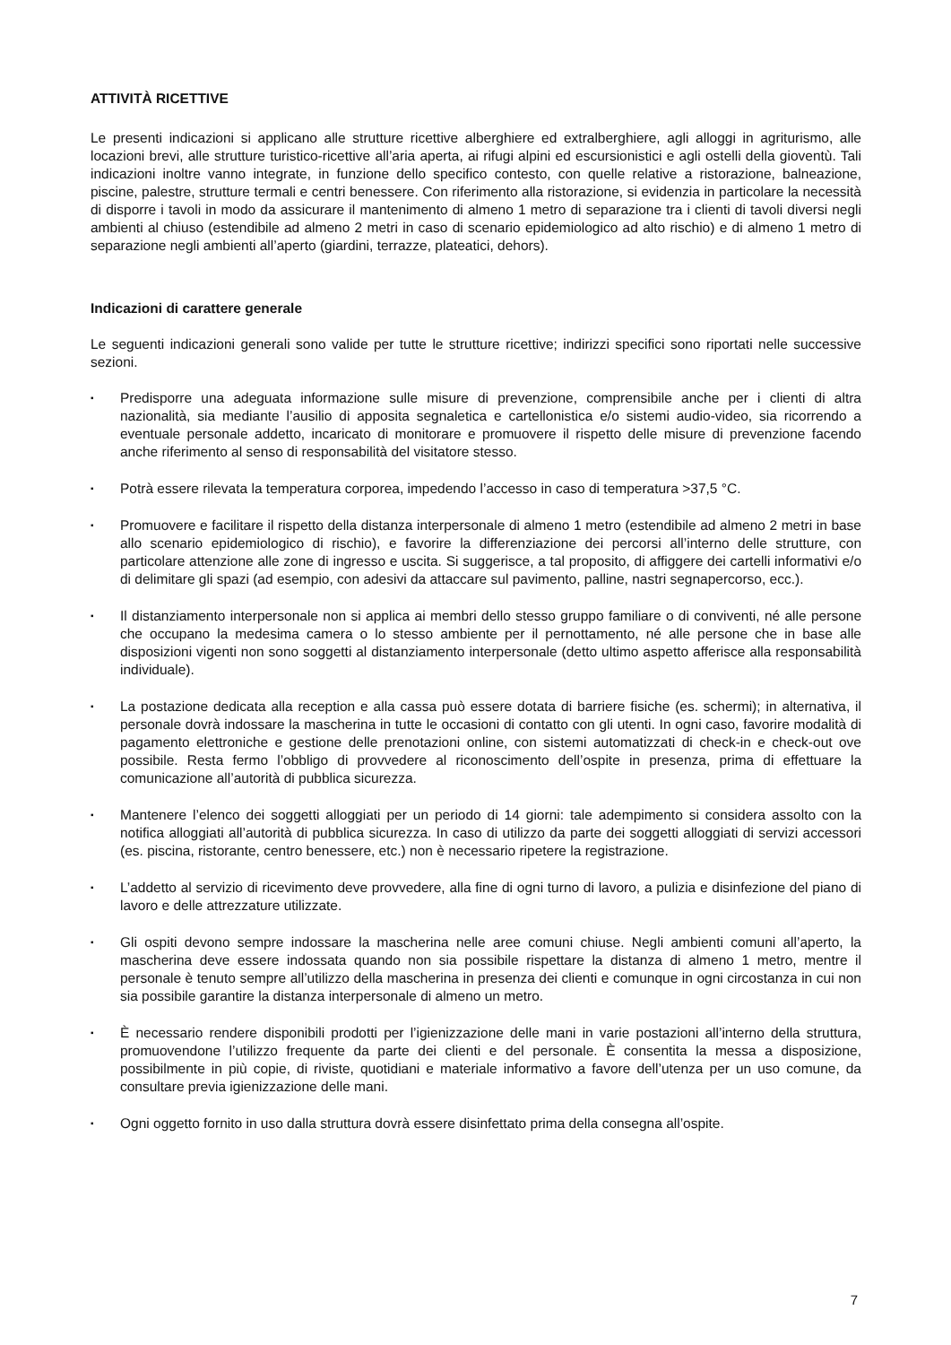ATTIVITÀ RICETTIVE
Le presenti indicazioni si applicano alle strutture ricettive alberghiere ed extralberghiere, agli alloggi in agriturismo, alle locazioni brevi, alle strutture turistico-ricettive all’aria aperta, ai rifugi alpini ed escursionistici e agli ostelli della gioventù. Tali indicazioni inoltre vanno integrate, in funzione dello specifico contesto, con quelle relative a ristorazione, balneazione, piscine, palestre, strutture termali e centri benessere. Con riferimento alla ristorazione, si evidenzia in particolare la necessità di disporre i tavoli in modo da assicurare il mantenimento di almeno 1 metro di separazione tra i clienti di tavoli diversi negli ambienti al chiuso (estendibile ad almeno 2 metri in caso di scenario epidemiologico ad alto rischio) e di almeno 1 metro di separazione negli ambienti all’aperto (giardini, terrazze, plateatici, dehors).
Indicazioni di carattere generale
Le seguenti indicazioni generali sono valide per tutte le strutture ricettive; indirizzi specifici sono riportati nelle successive sezioni.
▪ Predisporre una adeguata informazione sulle misure di prevenzione, comprensibile anche per i clienti di altra nazionalità, sia mediante l’ausilio di apposita segnaletica e cartellonistica e/o sistemi audio-video, sia ricorrendo a eventuale personale addetto, incaricato di monitorare e promuovere il rispetto delle misure di prevenzione facendo anche riferimento al senso di responsabilità del visitatore stesso.
▪ Potrà essere rilevata la temperatura corporea, impedendo l’accesso in caso di temperatura >37,5 °C.
▪ Promuovere e facilitare il rispetto della distanza interpersonale di almeno 1 metro (estendibile ad almeno 2 metri in base allo scenario epidemiologico di rischio), e favorire la differenziazione dei percorsi all’interno delle strutture, con particolare attenzione alle zone di ingresso e uscita. Si suggerisce, a tal proposito, di affiggere dei cartelli informativi e/o di delimitare gli spazi (ad esempio, con adesivi da attaccare sul pavimento, palline, nastri segnapercorso, ecc.).
▪ Il distanziamento interpersonale non si applica ai membri dello stesso gruppo familiare o di conviventi, né alle persone che occupano la medesima camera o lo stesso ambiente per il pernottamento, né alle persone che in base alle disposizioni vigenti non sono soggetti al distanziamento interpersonale (detto ultimo aspetto afferisce alla responsabilità individuale).
▪ La postazione dedicata alla reception e alla cassa può essere dotata di barriere fisiche (es. schermi); in alternativa, il personale dovrà indossare la mascherina in tutte le occasioni di contatto con gli utenti. In ogni caso, favorire modalità di pagamento elettroniche e gestione delle prenotazioni online, con sistemi automatizzati di check-in e check-out ove possibile. Resta fermo l’obbligo di provvedere al riconoscimento dell’ospite in presenza, prima di effettuare la comunicazione all’autorità di pubblica sicurezza.
▪ Mantenere l’elenco dei soggetti alloggiati per un periodo di 14 giorni: tale adempimento si considera assolto con la notifica alloggiati all’autorità di pubblica sicurezza. In caso di utilizzo da parte dei soggetti alloggiati di servizi accessori (es. piscina, ristorante, centro benessere, etc.) non è necessario ripetere la registrazione.
▪ L’addetto al servizio di ricevimento deve provvedere, alla fine di ogni turno di lavoro, a pulizia e disinfezione del piano di lavoro e delle attrezzature utilizzate.
▪ Gli ospiti devono sempre indossare la mascherina nelle aree comuni chiuse. Negli ambienti comuni all’aperto, la mascherina deve essere indossata quando non sia possibile rispettare la distanza di almeno 1 metro, mentre il personale è tenuto sempre all’utilizzo della mascherina in presenza dei clienti e comunque in ogni circostanza in cui non sia possibile garantire la distanza interpersonale di almeno un metro.
▪ È necessario rendere disponibili prodotti per l’igienizzazione delle mani in varie postazioni all’interno della struttura, promuovendone l’utilizzo frequente da parte dei clienti e del personale. È consentita la messa a disposizione, possibilmente in più copie, di riviste, quotidiani e materiale informativo a favore dell’utenza per un uso comune, da consultare previa igienizzazione delle mani.
▪ Ogni oggetto fornito in uso dalla struttura dovrà essere disinfettato prima della consegna all’ospite.
7